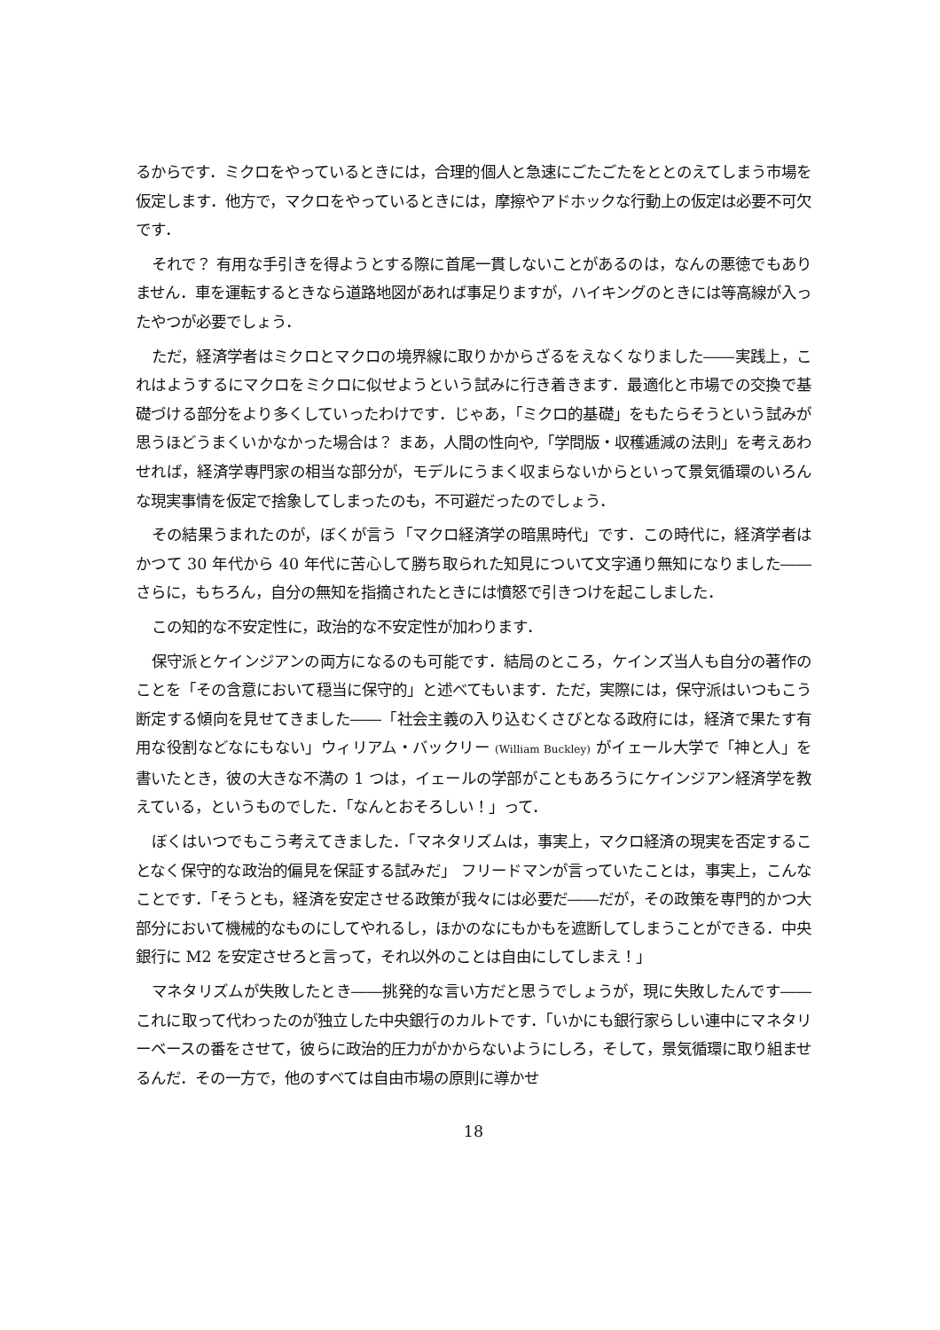るからです．ミクロをやっているときには，合理的個人と急速にごたごたをととのえてしまう市場を仮定します．他方で，マクロをやっているときには，摩擦やアドホックな行動上の仮定は必要不可欠です．
それで？ 有用な手引きを得ようとする際に首尾一貫しないことがあるのは，なんの悪徳でもありません．車を運転するときなら道路地図があれば事足りますが，ハイキングのときには等高線が入ったやつが必要でしょう．
ただ，経済学者はミクロとマクロの境界線に取りかからざるをえなくなりました――実践上，これはようするにマクロをミクロに似せようという試みに行き着きます．最適化と市場での交換で基礎づける部分をより多くしていったわけです．じゃあ，「ミクロ的基礎」をもたらそうという試みが思うほどうまくいかなかった場合は？ まあ，人間の性向や,「学問版・収穫逓減の法則」を考えあわせれば，経済学専門家の相当な部分が，モデルにうまく収まらないからといって景気循環のいろんな現実事情を仮定で捨象してしまったのも，不可避だったのでしょう．
その結果うまれたのが，ぼくが言う「マクロ経済学の暗黒時代」です．この時代に，経済学者はかつて 30 年代から 40 年代に苦心して勝ち取られた知見について文字通り無知になりました――さらに，もちろん，自分の無知を指摘されたときには憤怒で引きつけを起こしました．
この知的な不安定性に，政治的な不安定性が加わります．
保守派とケインジアンの両方になるのも可能です．結局のところ，ケインズ当人も自分の著作のことを「その含意において穏当に保守的」と述べてもいます．ただ，実際には，保守派はいつもこう断定する傾向を見せてきました――「社会主義の入り込むくさびとなる政府には，経済で果たす有用な役割などなにもない」ウィリアム・バックリー (William Buckley) がイェール大学で「神と人」を書いたとき，彼の大きな不満の 1 つは，イェールの学部がこともあろうにケインジアン経済学を教えている，というものでした．「なんとおそろしい！」って．
ぼくはいつでもこう考えてきました．「マネタリズムは，事実上，マクロ経済の現実を否定することなく保守的な政治的偏見を保証する試みだ」 フリードマンが言っていたことは，事実上，こんなことです．「そうとも，経済を安定させる政策が我々には必要だ――だが，その政策を専門的かつ大部分において機械的なものにしてやれるし，ほかのなにもかもを遮断してしまうことができる．中央銀行に M2 を安定させろと言って，それ以外のことは自由にしてしまえ！」
マネタリズムが失敗したとき――挑発的な言い方だと思うでしょうが，現に失敗したんです――これに取って代わったのが独立した中央銀行のカルトです．「いかにも銀行家らしい連中にマネタリーベースの番をさせて，彼らに政治的圧力がかからないようにしろ，そして，景気循環に取り組ませるんだ．その一方で，他のすべては自由市場の原則に導かせ
18